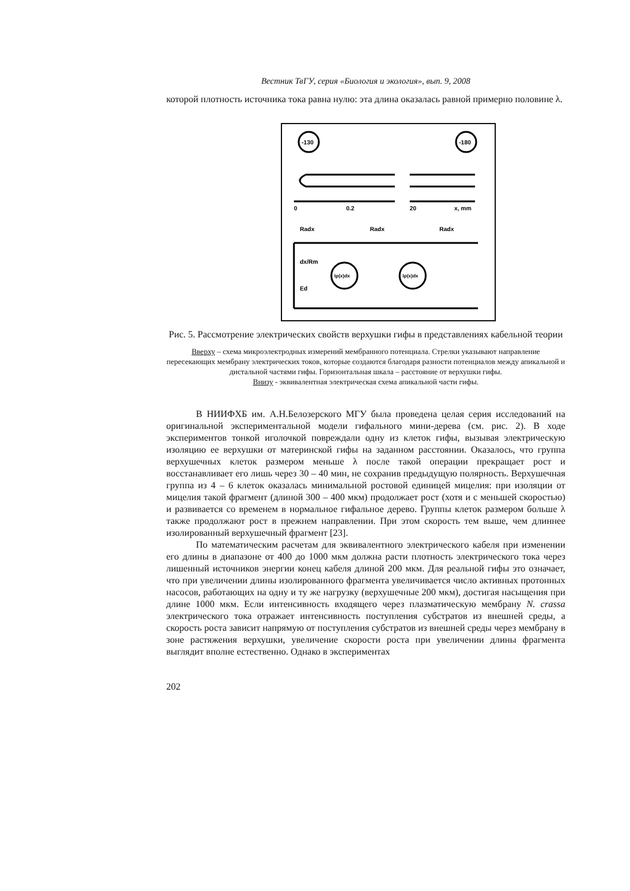Вестник ТвГУ, серия «Биология и экология», вып. 9, 2008
которой плотность источника тока равна нулю: эта длина оказалась равной примерно половине λ.
-130
-180
0
0.2
20
x, mm
Radx
Radx
Radx
Iρ(x)dx
Iρ(x)dx
dx/Rm
Ed
Рис. 5. Рассмотрение электрических свойств верхушки гифы в представлениях кабельной теории
Вверху – схема микроэлектродных измерений мембранного потенциала. Стрелки указывают направление пересекающих мембрану электрических токов, которые создаются благодаря разности потенциалов между апикальной и дистальной частями гифы. Горизонтальная шкала – расстояние от верхушки гифы.
Внизу - эквивалентная электрическая схема апикальной части гифы.
В НИИФХБ им. А.Н.Белозерского МГУ была проведена целая серия исследований на оригинальной экспериментальной модели гифального мини-дерева (см. рис. 2). В ходе экспериментов тонкой иголочкой повреждали одну из клеток гифы, вызывая электрическую изоляцию ее верхушки от материнской гифы на заданном расстоянии. Оказалось, что группа верхушечных клеток размером меньше λ после такой операции прекращает рост и восстанавливает его лишь через 30 – 40 мин, не сохранив предыдущую полярность. Верхушечная группа из 4 – 6 клеток оказалась минимальной ростовой единицей мицелия: при изоляции от мицелия такой фрагмент (длиной 300 – 400 мкм) продолжает рост (хотя и с меньшей скоростью) и развивается со временем в нормальное гифальное дерево. Группы клеток размером больше λ также продолжают рост в прежнем направлении. При этом скорость тем выше, чем длиннее изолированный верхушечный фрагмент [23].
По математическим расчетам для эквивалентного электрического кабеля при изменении его длины в диапазоне от 400 до 1000 мкм должна расти плотность электрического тока через лишенный источников энергии конец кабеля длиной 200 мкм. Для реальной гифы это означает, что при увеличении длины изолированного фрагмента увеличивается число активных протонных насосов, работающих на одну и ту же нагрузку (верхушечные 200 мкм), достигая насыщения при длине 1000 мкм. Если интенсивность входящего через плазматическую мембрану N. crassa электрического тока отражает интенсивность поступления субстратов из внешней среды, а скорость роста зависит напрямую от поступления субстратов из внешней среды через мембрану в зоне растяжения верхушки, увеличение скорости роста при увеличении длины фрагмента выглядит вполне естественно. Однако в экспериментах
202